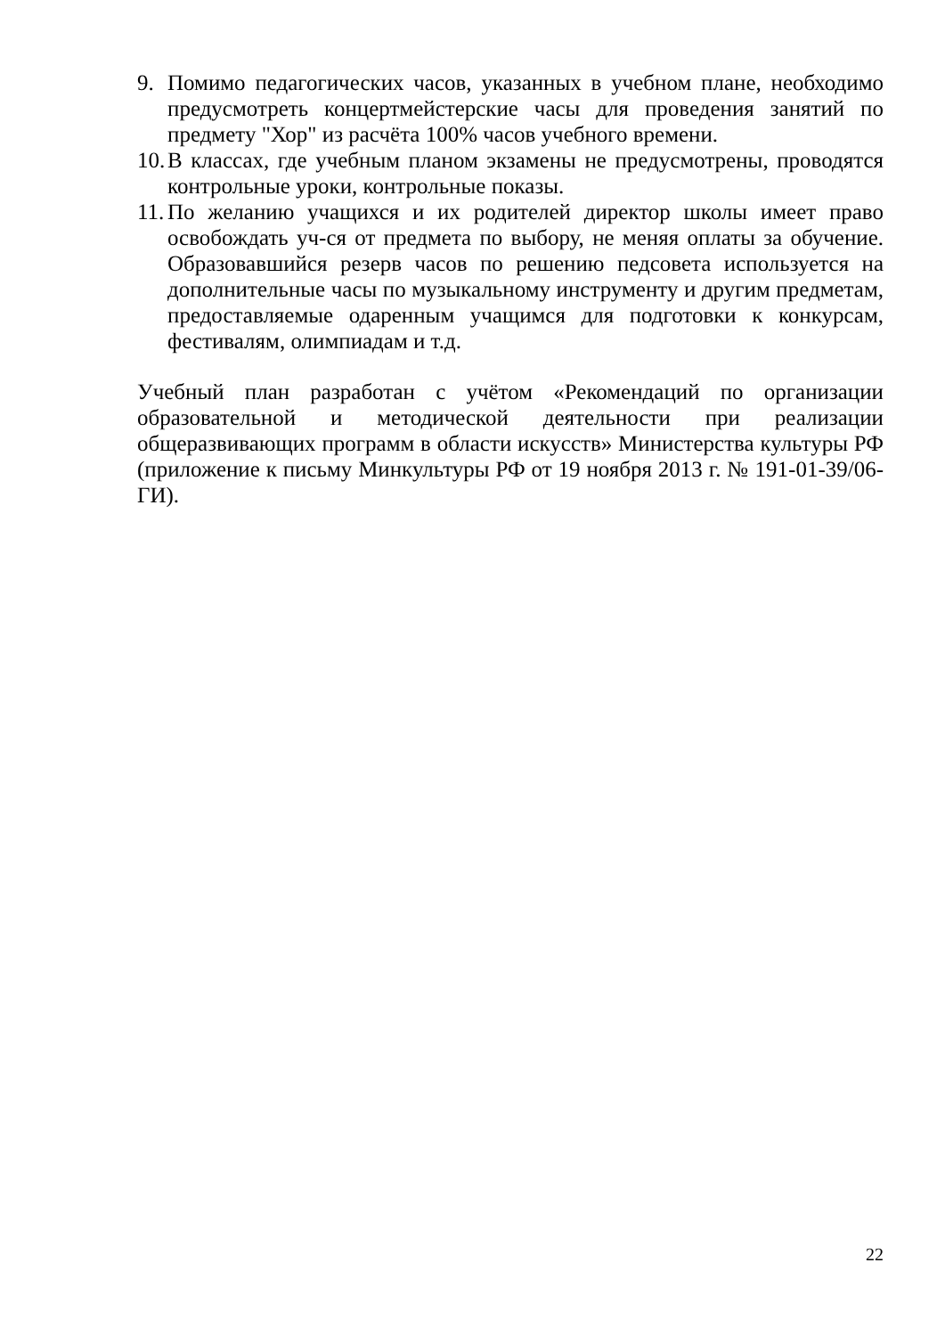9. Помимо педагогических часов, указанных в учебном плане, необходимо предусмотреть концертмейстерские часы для проведения занятий по предмету "Хор" из расчёта 100% часов учебного времени.
10.
В классах, где учебным планом экзамены не предусмотрены, проводятся контрольные уроки, контрольные показы.
11.
По желанию учащихся и их родителей директор школы имеет право освобождать уч-ся от предмета по выбору, не меняя оплаты за обучение. Образовавшийся резерв часов по решению педсовета используется на дополнительные часы по музыкальному инструменту и другим предметам, предоставляемые одаренным учащимся для подготовки к конкурсам, фестивалям, олимпиадам и т.д.
Учебный план разработан с учётом «Рекомендаций по организации образовательной и методической деятельности при реализации общеразвивающих программ в области искусств» Министерства культуры РФ (приложение к письму Минкультуры РФ от 19 ноября 2013 г. № 191-01-39/06-ГИ).
22